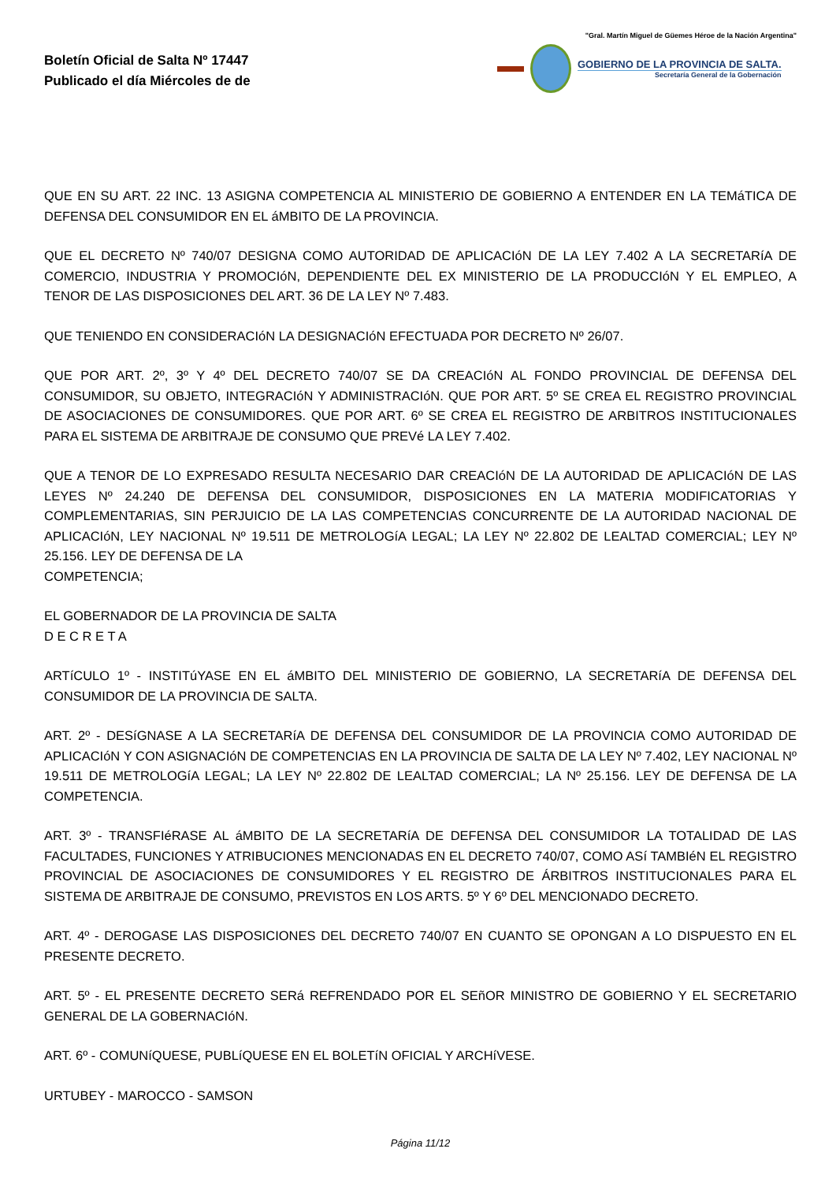Boletín Oficial de Salta Nº 17447
Publicado el día Miércoles de de
"Gral. Martín Miguel de Güemes Héroe de la Nación Argentina"
GOBIERNO DE LA PROVINCIA DE SALTA.
Secretaría General de la Gobernación
QUE EN SU ART. 22 INC. 13 ASIGNA COMPETENCIA AL MINISTERIO DE GOBIERNO A ENTENDER EN LA TEMáTICA DE DEFENSA DEL CONSUMIDOR EN EL áMBITO DE LA PROVINCIA.
QUE EL DECRETO Nº 740/07 DESIGNA COMO AUTORIDAD DE APLICACIóN DE LA LEY 7.402 A LA SECRETARíA DE COMERCIO, INDUSTRIA Y PROMOCIóN, DEPENDIENTE DEL EX MINISTERIO DE LA PRODUCCIóN Y EL EMPLEO, A TENOR DE LAS DISPOSICIONES DEL ART. 36 DE LA LEY Nº 7.483.
QUE TENIENDO EN CONSIDERACIóN LA DESIGNACIóN EFECTUADA POR DECRETO Nº 26/07.
QUE POR ART. 2º, 3º Y 4º DEL DECRETO 740/07 SE DA CREACIóN AL FONDO PROVINCIAL DE DEFENSA DEL CONSUMIDOR, SU OBJETO, INTEGRACIóN Y ADMINISTRACIóN. QUE POR ART. 5º SE CREA EL REGISTRO PROVINCIAL DE ASOCIACIONES DE CONSUMIDORES. QUE POR ART. 6º SE CREA EL REGISTRO DE ARBITROS INSTITUCIONALES PARA EL SISTEMA DE ARBITRAJE DE CONSUMO QUE PREVé LA LEY 7.402.
QUE A TENOR DE LO EXPRESADO RESULTA NECESARIO DAR CREACIóN DE LA AUTORIDAD DE APLICACIóN DE LAS LEYES Nº 24.240 DE DEFENSA DEL CONSUMIDOR, DISPOSICIONES EN LA MATERIA MODIFICATORIAS Y COMPLEMENTARIAS, SIN PERJUICIO DE LA LAS COMPETENCIAS CONCURRENTE DE LA AUTORIDAD NACIONAL DE APLICACIóN, LEY NACIONAL Nº 19.511 DE METROLOGíA LEGAL; LA LEY Nº 22.802 DE LEALTAD COMERCIAL; LEY Nº 25.156. LEY DE DEFENSA DE LA
COMPETENCIA;
EL GOBERNADOR DE LA PROVINCIA DE SALTA
D E C R E T A
ARTíCULO 1º - INSTITúYASE EN EL áMBITO DEL MINISTERIO DE GOBIERNO, LA SECRETARíA DE DEFENSA DEL CONSUMIDOR DE LA PROVINCIA DE SALTA.
ART. 2º - DESíGNASE A LA SECRETARíA DE DEFENSA DEL CONSUMIDOR DE LA PROVINCIA COMO AUTORIDAD DE APLICACIóN Y CON ASIGNACIóN DE COMPETENCIAS EN LA PROVINCIA DE SALTA DE LA LEY Nº 7.402, LEY NACIONAL Nº 19.511 DE METROLOGíA LEGAL; LA LEY Nº 22.802 DE LEALTAD COMERCIAL; LA Nº 25.156. LEY DE DEFENSA DE LA COMPETENCIA.
ART. 3º - TRANSFIéRASE AL áMBITO DE LA SECRETARíA DE DEFENSA DEL CONSUMIDOR LA TOTALIDAD DE LAS FACULTADES, FUNCIONES Y ATRIBUCIONES MENCIONADAS EN EL DECRETO 740/07, COMO ASí TAMBIéN EL REGISTRO PROVINCIAL DE ASOCIACIONES DE CONSUMIDORES Y EL REGISTRO DE ÁRBITROS INSTITUCIONALES PARA EL SISTEMA DE ARBITRAJE DE CONSUMO, PREVISTOS EN LOS ARTS. 5º Y 6º DEL MENCIONADO DECRETO.
ART. 4º - DEROGASE LAS DISPOSICIONES DEL DECRETO 740/07 EN CUANTO SE OPONGAN A LO DISPUESTO EN EL PRESENTE DECRETO.
ART. 5º - EL PRESENTE DECRETO SERá REFRENDADO POR EL SEñOR MINISTRO DE GOBIERNO Y EL SECRETARIO GENERAL DE LA GOBERNACIóN.
ART. 6º - COMUNíQUESE, PUBLíQUESE EN EL BOLETíN OFICIAL Y ARCHíVESE.
URTUBEY - MAROCCO - SAMSON
Página 11/12